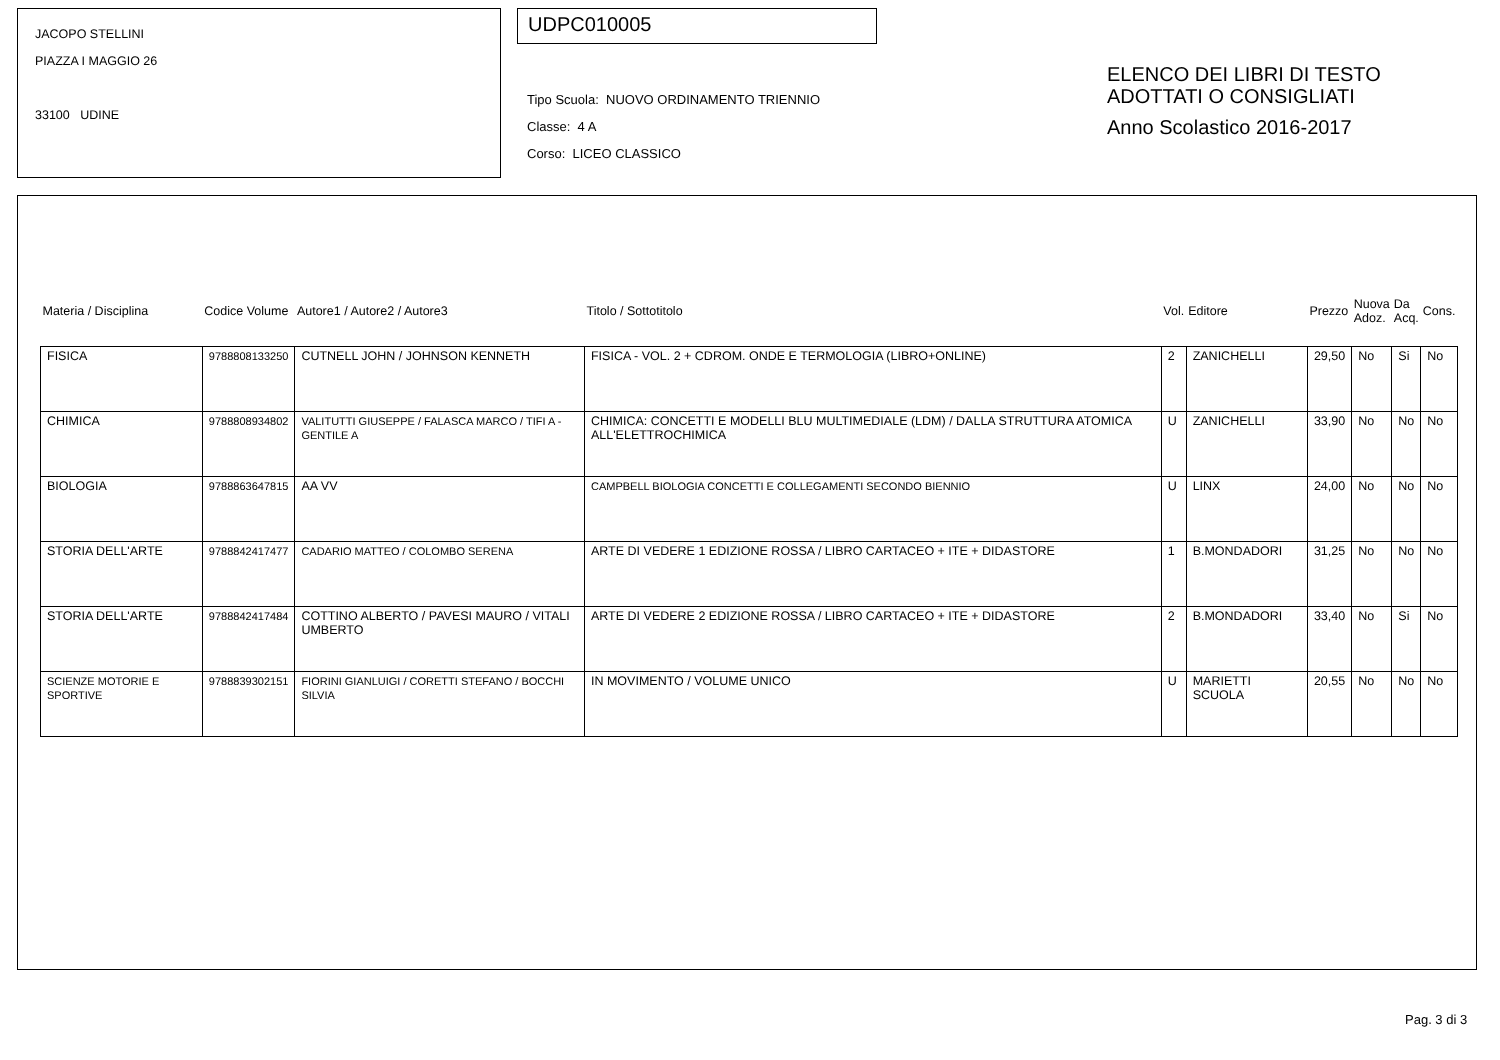JACOPO STELLINI
PIAZZA I MAGGIO 26
33100 UDINE
UDPC010005
Tipo Scuola: NUOVO ORDINAMENTO TRIENNIO
Classe: 4 A
Corso: LICEO CLASSICO
ELENCO DEI LIBRI DI TESTO
ADOTTATI O CONSIGLIATI
Anno Scolastico 2016-2017
| Materia / Disciplina | Codice Volume | Autore1 / Autore2 / Autore3 | Titolo / Sottotitolo | Vol. | Editore | Prezzo | Nuova Adoz. | Da Acq. | Cons. |
| --- | --- | --- | --- | --- | --- | --- | --- | --- | --- |
| FISICA | 9788808133250 | CUTNELL JOHN / JOHNSON KENNETH | FISICA - VOL. 2 + CDROM. ONDE E TERMOLOGIA (LIBRO+ONLINE) | 2 | ZANICHELLI | 29,50 | No | Si | No |
| CHIMICA | 9788808934802 | VALITUTTI GIUSEPPE / FALASCA MARCO / TIFI A - GENTILE A | CHIMICA: CONCETTI E MODELLI BLU MULTIMEDIALE (LDM) / DALLA STRUTTURA ATOMICA ALL'ELETTROCHIMICA | U | ZANICHELLI | 33,90 | No | No | No |
| BIOLOGIA | 9788863647815 | AA VV | CAMPBELL BIOLOGIA CONCETTI E COLLEGAMENTI SECONDO BIENNIO | U | LINX | 24,00 | No | No | No |
| STORIA DELL'ARTE | 9788842417477 | CADARIO MATTEO / COLOMBO SERENA | ARTE DI VEDERE 1 EDIZIONE ROSSA / LIBRO CARTACEO + ITE + DIDASTORE | 1 | B.MONDADORI | 31,25 | No | No | No |
| STORIA DELL'ARTE | 9788842417484 | COTTINO ALBERTO / PAVESI MAURO / VITALI UMBERTO | ARTE DI VEDERE 2 EDIZIONE ROSSA / LIBRO CARTACEO + ITE + DIDASTORE | 2 | B.MONDADORI | 33,40 | No | Si | No |
| SCIENZE MOTORIE E SPORTIVE | 9788839302151 | FIORINI GIANLUIGI / CORETTI STEFANO / BOCCHI SILVIA | IN MOVIMENTO / VOLUME UNICO | U | MARIETTI SCUOLA | 20,55 | No | No | No |
Pag. 3 di 3